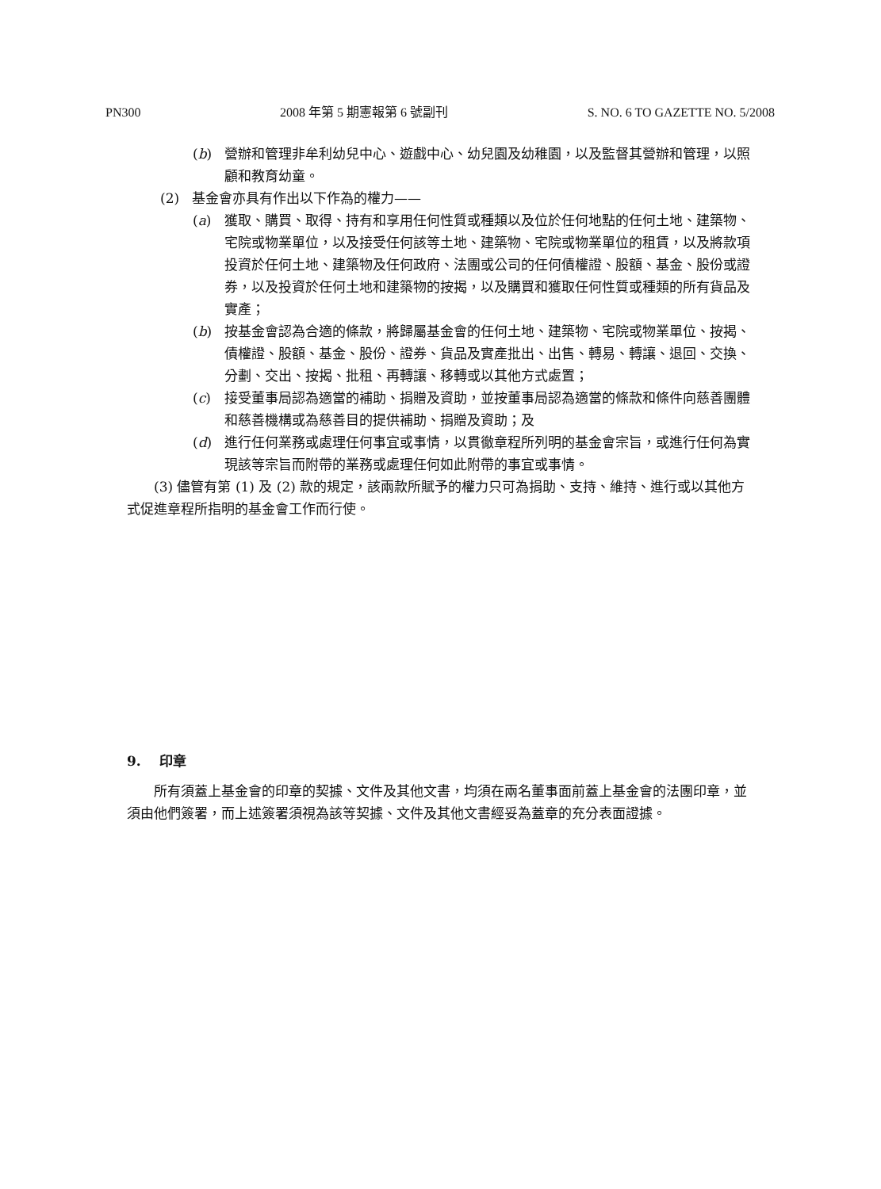PN300 2008 年第 5 期憲報第 6 號副刊 S. NO. 6 TO GAZETTE NO. 5/2008
(b) 營辦和管理非牟利幼兒中心、遊戲中心、幼兒園及幼稚園，以及監督其營辦和管理，以照顧和教育幼童。
(2) 基金會亦具有作出以下作為的權力——
(a) 獲取、購買、取得、持有和享用任何性質或種類以及位於任何地點的任何土地、建築物、宅院或物業單位，以及接受任何該等土地、建築物、宅院或物業單位的租賃，以及將款項投資於任何土地、建築物及任何政府、法團或公司的任何債權證、股額、基金、股份或證券，以及投資於任何土地和建築物的按揭，以及購買和獲取任何性質或種類的所有貨品及實產；
(b) 按基金會認為合適的條款，將歸屬基金會的任何土地、建築物、宅院或物業單位、按揭、債權證、股額、基金、股份、證券、貨品及實產批出、出售、轉易、轉讓、退回、交換、分劃、交出、按揭、批租、再轉讓、移轉或以其他方式處置；
(c) 接受董事局認為適當的補助、捐贈及資助，並按董事局認為適當的條款和條件向慈善團體和慈善機構或為慈善目的提供補助、捐贈及資助；及
(d) 進行任何業務或處理任何事宜或事情，以貫徹章程所列明的基金會宗旨，或進行任何為實現該等宗旨而附帶的業務或處理任何如此附帶的事宜或事情。
(3) 儘管有第 (1) 及 (2) 款的規定，該兩款所賦予的權力只可為捐助、支持、維持、進行或以其他方式促進章程所指明的基金會工作而行使。
9. 印章
所有須蓋上基金會的印章的契據、文件及其他文書，均須在兩名董事面前蓋上基金會的法團印章，並須由他們簽署，而上述簽署須視為該等契據、文件及其他文書經妥為蓋章的充分表面證據。